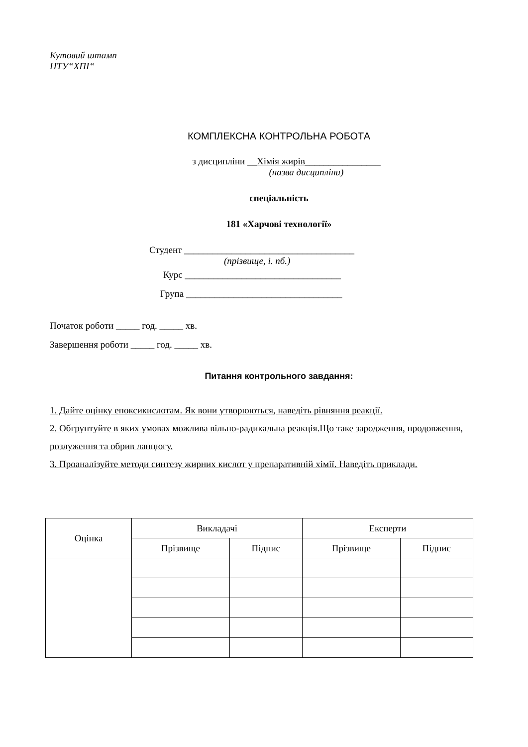Кутовий штамп
НТУ“ХПІ“
КОМПЛЕКСНА КОНТРОЛЬНА РОБОТА
з дисципліни __Хімія жирів________________
(назва дисципліни)
спеціальність
181 «Харчові технології»
Студент ____________________________________
(прізвище, і. пб.)
Курс _________________________________
Група _________________________________
Початок роботи _____ год. _____ хв.
Завершення роботи _____ год. _____ хв.
Питання контрольного завдання:
1. Дайте оцінку епоксикислотам. Як вони утворюються, наведіть рівняння реакції.
2. Обгрунтуйте в яких умовах можлива вільно-радикальна реакція.Що таке зародження, продовження, розлуження та обрив ланцюгу.
3. Проаналізуйте методи синтезу жирних кислот у препаративній хімії. Наведіть приклади.
| Оцінка | Викладачі | | Експерти | |
| --- | --- | --- | --- | --- |
| | Прізвище | Підпис | Прізвище | Підпис |